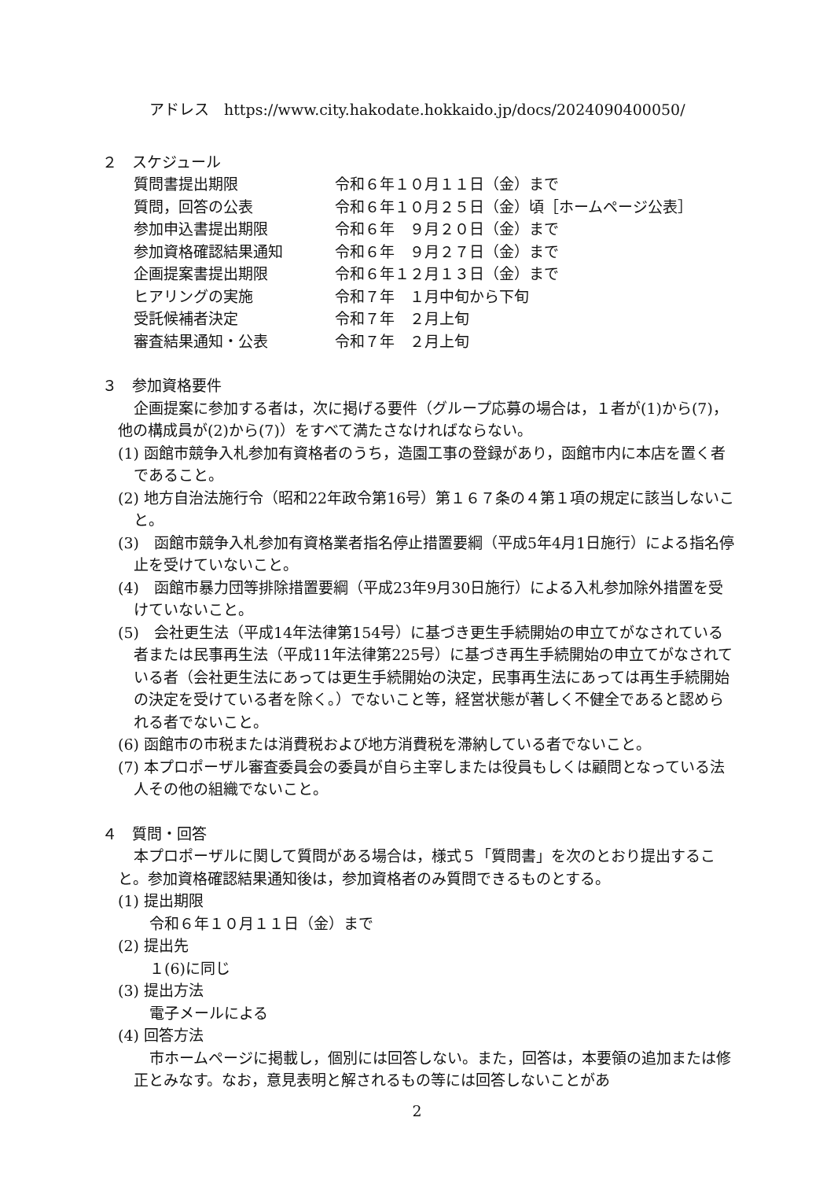アドレス　https://www.city.hakodate.hokkaido.jp/docs/2024090400050/
２　スケジュール
質問書提出期限 令和６年１０月１１日（金）まで
質問，回答の公表 令和６年１０月２５日（金）頃［ホームページ公表］
参加申込書提出期限 令和６年　９月２０日（金）まで
参加資格確認結果通知 令和６年　９月２７日（金）まで
企画提案書提出期限 令和６年１２月１３日（金）まで
ヒアリングの実施 令和７年　１月中旬から下旬
受託候補者決定 令和７年　２月上旬
審査結果通知・公表 令和７年　２月上旬
３　参加資格要件
企画提案に参加する者は，次に掲げる要件（グループ応募の場合は，１者が(1)から(7)，他の構成員が(2)から(7)）をすべて満たさなければならない。
(1) 函館市競争入札参加有資格者のうち，造園工事の登録があり，函館市内に本店を置く者であること。
(2) 地方自治法施行令（昭和22年政令第16号）第１６７条の４第１項の規定に該当しないこと。
(3)　函館市競争入札参加有資格業者指名停止措置要綱（平成5年4月1日施行）による指名停止を受けていないこと。
(4)　函館市暴力団等排除措置要綱（平成23年9月30日施行）による入札参加除外措置を受けていないこと。
(5)　会社更生法（平成14年法律第154号）に基づき更生手続開始の申立てがなされている者または民事再生法（平成11年法律第225号）に基づき再生手続開始の申立てがなされている者（会社更生法にあっては更生手続開始の決定，民事再生法にあっては再生手続開始の決定を受けている者を除く。）でないこと等，経営状態が著しく不健全であると認められる者でないこと。
(6) 函館市の市税または消費税および地方消費税を滞納している者でないこと。
(7) 本プロポーザル審査委員会の委員が自ら主宰しまたは役員もしくは顧問となっている法人その他の組織でないこと。
４　質問・回答
本プロポーザルに関して質問がある場合は，様式５「質問書」を次のとおり提出すること。参加資格確認結果通知後は，参加資格者のみ質問できるものとする。
(1) 提出期限
令和６年１０月１１日（金）まで
(2) 提出先
１(6)に同じ
(3) 提出方法
電子メールによる
(4) 回答方法
市ホームページに掲載し，個別には回答しない。また，回答は，本要領の追加または修正とみなす。なお，意見表明と解されるもの等には回答しないことがあ
2